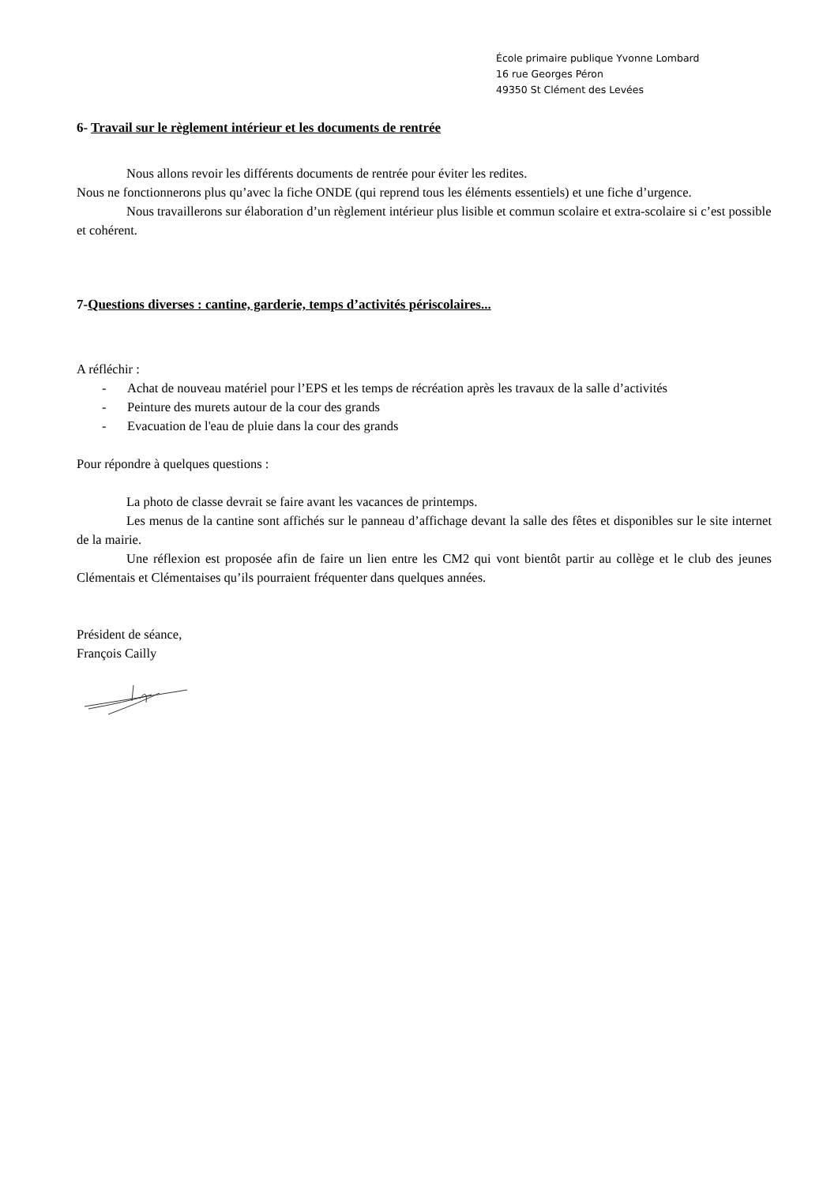École primaire publique Yvonne Lombard
16 rue Georges Péron
49350 St Clément des Levées
6- Travail sur le règlement intérieur et les documents de rentrée
Nous allons revoir les différents documents de rentrée pour éviter les redites.
Nous ne fonctionnerons plus qu’avec la fiche ONDE (qui reprend tous les éléments essentiels) et une fiche d’urgence.
Nous travaillerons sur élaboration d’un règlement intérieur plus lisible et commun scolaire et extra-scolaire si c’est possible et cohérent.
7-Questions diverses : cantine, garderie, temps d’activités périscolaires...
A réfléchir :
- Achat de nouveau matériel pour l’EPS et les temps de récréation après les travaux de la salle d’activités
- Peinture des murets autour de la cour des grands
- Evacuation de l'eau de pluie dans la cour des grands
Pour répondre à quelques questions :
La photo de classe devrait se faire avant les vacances de printemps.
Les menus de la cantine sont affichés sur le panneau d’affichage devant la salle des fêtes et disponibles sur le site internet de la mairie.
Une réflexion est proposée afin de faire un lien entre les CM2 qui vont bientôt partir au collège et le club des jeunes Clémentais et Clémentaises qu’ils pourraient fréquenter dans quelques années.
Président de séance,
François Cailly